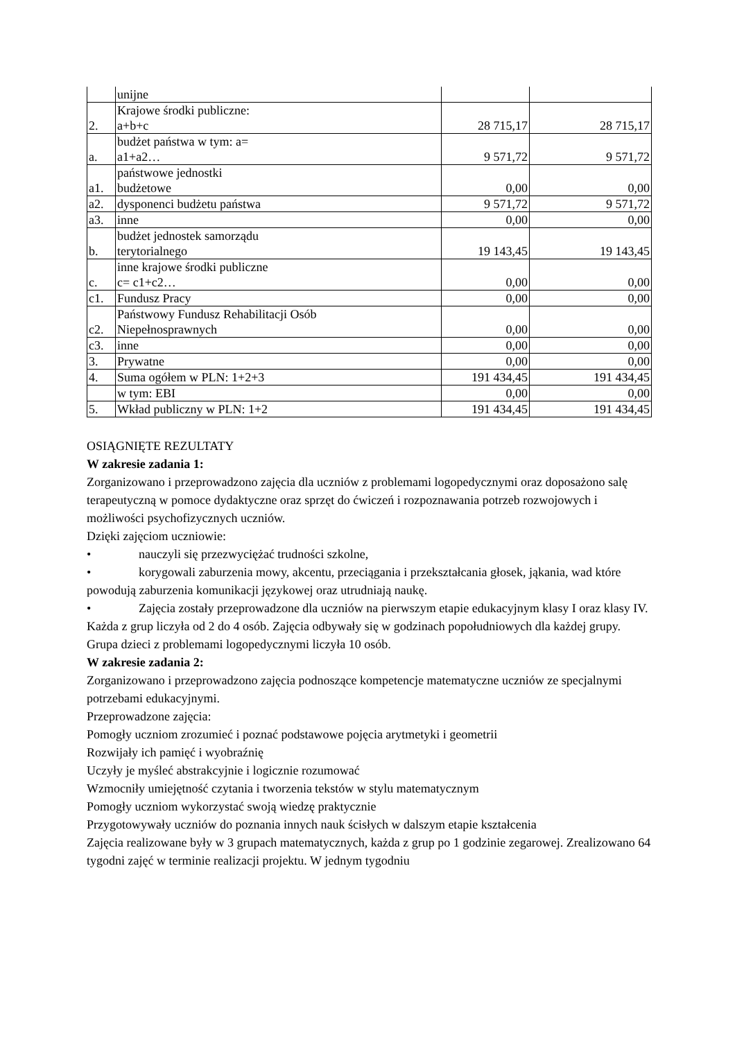| | unijne | | |
| 2. | Krajowe środki publiczne: a+b+c | 28 715,17 | 28 715,17 |
| a. | budżet państwa w tym: a= a1+a2… | 9 571,72 | 9 571,72 |
| a1. | państwowe jednostki budżetowe | 0,00 | 0,00 |
| a2. | dysponenci budżetu państwa | 9 571,72 | 9 571,72 |
| a3. | inne | 0,00 | 0,00 |
| b. | budżet jednostek samorządu terytorialnego | 19 143,45 | 19 143,45 |
| c. | inne krajowe środki publiczne c= c1+c2… | 0,00 | 0,00 |
| c1. | Fundusz Pracy | 0,00 | 0,00 |
| c2. | Państwowy Fundusz Rehabilitacji Osób Niepełnosprawnych | 0,00 | 0,00 |
| c3. | inne | 0,00 | 0,00 |
| 3. | Prywatne | 0,00 | 0,00 |
| 4. | Suma ogółem w PLN: 1+2+3 | 191 434,45 | 191 434,45 |
| | w tym: EBI | 0,00 | 0,00 |
| 5. | Wkład publiczny w PLN: 1+2 | 191 434,45 | 191 434,45 |
OSIĄGNIĘTE REZULTATY
W zakresie zadania 1:
Zorganizowano i przeprowadzono zajęcia dla uczniów z problemami logopedycznymi oraz doposażono salę terapeutyczną w pomoce dydaktyczne oraz sprzęt do ćwiczeń i rozpoznawania potrzeb rozwojowych i możliwości psychofizycznych uczniów.
Dzięki zajęciom uczniowie:
• nauczyli się przezwyciężać trudności szkolne,
• korygowali zaburzenia mowy, akcentu, przeciągania i przekształcania głosek, jąkania, wad które powodują zaburzenia komunikacji językowej oraz utrudniają naukę.
• Zajęcia zostały przeprowadzone dla uczniów na pierwszym etapie edukacyjnym klasy I oraz klasy IV. Każda z grup liczyła od 2 do 4 osób. Zajęcia odbywały się w godzinach popołudniowych dla każdej grupy. Grupa dzieci z problemami logopedycznymi liczyła 10 osób.
W zakresie zadania 2:
Zorganizowano i przeprowadzono zajęcia podnoszące kompetencje matematyczne uczniów ze specjalnymi potrzebami edukacyjnymi.
Przeprowadzone zajęcia:
Pomogły uczniom zrozumieć i poznać podstawowe pojęcia arytmetyki i geometrii
Rozwijały ich pamięć i wyobraźnię
Uczyły je myśleć abstrakcyjnie i logicznie rozumować
Wzmocniły umiejętność czytania i tworzenia tekstów w stylu matematycznym
Pomogły uczniom wykorzystać swoją wiedzę praktycznie
Przygotowywały uczniów do poznania innych nauk ścisłych w dalszym etapie kształcenia
Zajęcia realizowane były w 3 grupach matematycznych, każda z grup po 1 godzinie zegarowej. Zrealizowano 64 tygodni zajęć w terminie realizacji projektu. W jednym tygodniu